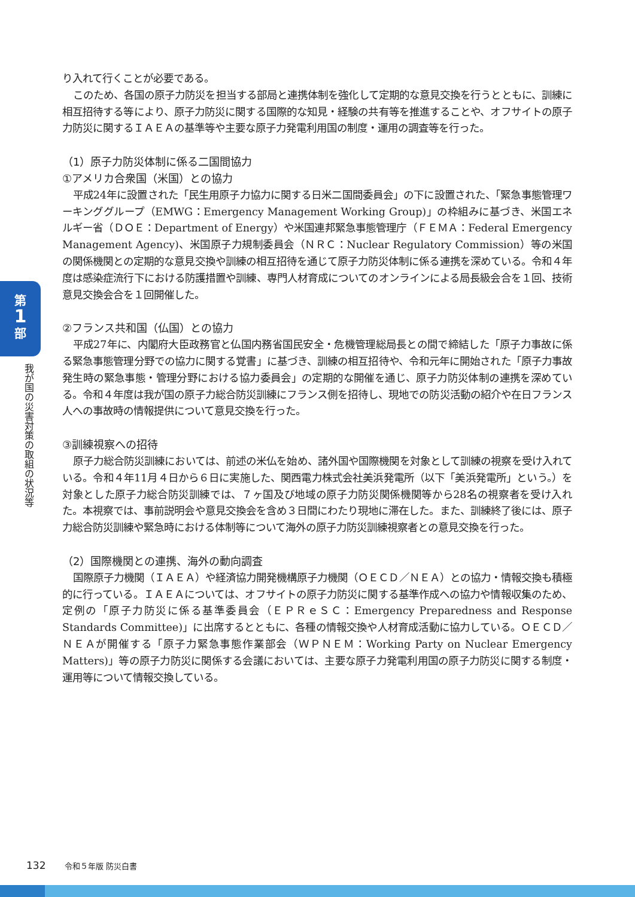第
1
部
我が国の災害対策の取組の状況等
り入れて行くことが必要である。
このため、各国の原子力防災を担当する部局と連携体制を強化して定期的な意見交換を行うとともに、訓練に相互招待する等により、原子力防災に関する国際的な知見・経験の共有等を推進することや、オフサイトの原子力防災に関するＩＡＥＡの基準等や主要な原子力発電利用国の制度・運用の調査等を行った。
（1）原子力防災体制に係る二国間協力
①アメリカ合衆国（米国）との協力
平成24年に設置された「民生用原子力協力に関する日米二国間委員会」の下に設置された、「緊急事態管理ワーキンググループ（EMWG：Emergency Management Working Group)」の枠組みに基づき、米国エネルギー省（ＤＯＥ：Department of Energy）や米国連邦緊急事態管理庁（ＦＥＭＡ：Federal Emergency Management Agency)、米国原子力規制委員会（ＮＲＣ：Nuclear Regulatory Commission）等の米国の関係機関との定期的な意見交換や訓練の相互招待を通じて原子力防災体制に係る連携を深めている。令和４年度は感染症流行下における防護措置や訓練、専門人材育成についてのオンラインによる局長級会合を１回、技術意見交換会合を１回開催した。
②フランス共和国（仏国）との協力
平成27年に、内閣府大臣政務官と仏国内務省国民安全・危機管理総局長との間で締結した「原子力事故に係る緊急事態管理分野での協力に関する覚書」に基づき、訓練の相互招待や、令和元年に開始された「原子力事故発生時の緊急事態・管理分野における協力委員会」の定期的な開催を通じ、原子力防災体制の連携を深めている。令和４年度は我が国の原子力総合防災訓練にフランス側を招待し、現地での防災活動の紹介や在日フランス人への事故時の情報提供について意見交換を行った。
③訓練視察への招待
原子力総合防災訓練においては、前述の米仏を始め、諸外国や国際機関を対象として訓練の視察を受け入れている。令和４年11月４日から６日に実施した、関西電力株式会社美浜発電所（以下「美浜発電所」という。）を対象とした原子力総合防災訓練では、７ヶ国及び地域の原子力防災関係機関等から28名の視察者を受け入れた。本視察では、事前説明会や意見交換会を含め３日間にわたり現地に滞在した。また、訓練終了後には、原子力総合防災訓練や緊急時における体制等について海外の原子力防災訓練視察者との意見交換を行った。
（2）国際機関との連携、海外の動向調査
国際原子力機関（ＩＡＥＡ）や経済協力開発機構原子力機関（ＯＥＣＤ／ＮＥＡ）との協力・情報交換も積極的に行っている。ＩＡＥＡについては、オフサイトの原子力防災に関する基準作成への協力や情報収集のため、定例の「原子力防災に係る基準委員会（ＥＰＲｅＳＣ：Emergency Preparedness and Response Standards Committee)」に出席するとともに、各種の情報交換や人材育成活動に協力している。ＯＥＣＤ／ＮＥＡが開催する「原子力緊急事態作業部会（ＷＰＮＥＭ：Working Party on Nuclear Emergency Matters)」等の原子力防災に関係する会議においては、主要な原子力発電利用国の原子力防災に関する制度・運用等について情報交換している。
132 令和５年版 防災白書